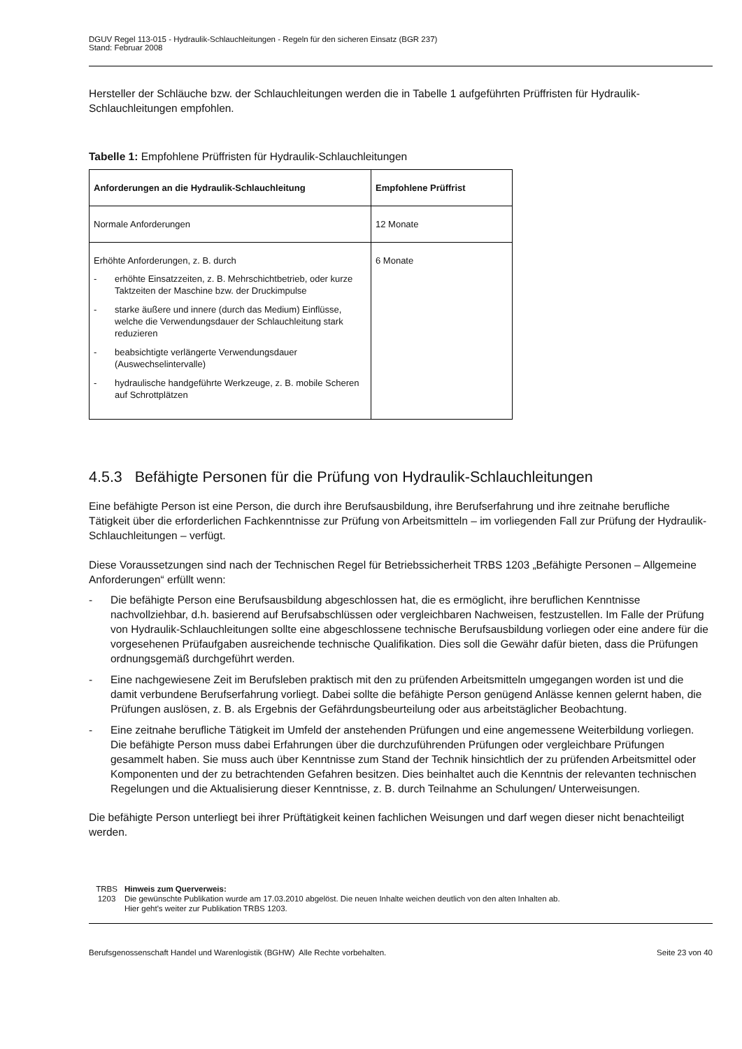DGUV Regel 113-015 - Hydraulik-Schlauchleitungen - Regeln für den sicheren Einsatz (BGR 237)
Stand: Februar 2008
Hersteller der Schläuche bzw. der Schlauchleitungen werden die in Tabelle 1 aufgeführten Prüffristen für Hydraulik-Schlauchleitungen empfohlen.
Tabelle 1: Empfohlene Prüffristen für Hydraulik-Schlauchleitungen
| Anforderungen an die Hydraulik-Schlauchleitung | Empfohlene Prüffrist |
| --- | --- |
| Normale Anforderungen | 12 Monate |
| Erhöhte Anforderungen, z. B. durch - erhöhte Einsatzzeiten, z. B. Mehrschichtbetrieb, oder kurze Taktzeiten der Maschine bzw. der Druckimpulse - starke äußere und innere (durch das Medium) Einflüsse, welche die Verwendungsdauer der Schlauchleitung stark reduzieren - beabsichtigte verlängerte Verwendungsdauer (Auswechselintervalle) - hydraulische handgeführte Werkzeuge, z. B. mobile Scheren auf Schrottplätzen | 6 Monate |
4.5.3 Befähigte Personen für die Prüfung von Hydraulik-Schlauchleitungen
Eine befähigte Person ist eine Person, die durch ihre Berufsausbildung, ihre Berufserfahrung und ihre zeitnahe berufliche Tätigkeit über die erforderlichen Fachkenntnisse zur Prüfung von Arbeitsmitteln – im vorliegenden Fall zur Prüfung der Hydraulik-Schlauchleitungen – verfügt.
Diese Voraussetzungen sind nach der Technischen Regel für Betriebssicherheit TRBS 1203 „Befähigte Personen – Allgemeine Anforderungen“ erfüllt wenn:
- Die befähigte Person eine Berufsausbildung abgeschlossen hat, die es ermöglicht, ihre beruflichen Kenntnisse nachvollziehbar, d.h. basierend auf Berufsabschlüssen oder vergleichbaren Nachweisen, festzustellen. Im Falle der Prüfung von Hydraulik-Schlauchleitungen sollte eine abgeschlossene technische Berufsausbildung vorliegen oder eine andere für die vorgesehenen Prüfaufgaben ausreichende technische Qualifikation. Dies soll die Gewähr dafür bieten, dass die Prüfungen ordnungsgemäß durchgeführt werden.
- Eine nachgewiesene Zeit im Berufsleben praktisch mit den zu prüfenden Arbeitsmitteln umgegangen worden ist und die damit verbundene Berufserfahrung vorliegt. Dabei sollte die befähigte Person genügend Anlässe kennen gelernt haben, die Prüfungen auslösen, z. B. als Ergebnis der Gefährdungsbeurteilung oder aus arbeitstäglicher Beobachtung.
- Eine zeitnahe berufliche Tätigkeit im Umfeld der anstehenden Prüfungen und eine angemessene Weiterbildung vorliegen. Die befähigte Person muss dabei Erfahrungen über die durchzuführenden Prüfungen oder vergleichbare Prüfungen gesammelt haben. Sie muss auch über Kenntnisse zum Stand der Technik hinsichtlich der zu prüfenden Arbeitsmittel oder Komponenten und der zu betrachtenden Gefahren besitzen. Dies beinhaltet auch die Kenntnis der relevanten technischen Regelungen und die Aktualisierung dieser Kenntnisse, z. B. durch Teilnahme an Schulungen/ Unterweisungen.
Die befähigte Person unterliegt bei ihrer Prüftätigkeit keinen fachlichen Weisungen und darf wegen dieser nicht benachteiligt werden.
TRBS 1203
Hinweis zum Querverweis:
Die gewünschte Publikation wurde am 17.03.2010 abgelöst. Die neuen Inhalte weichen deutlich von den alten Inhalten ab.
Hier geht's weiter zur Publikation TRBS 1203.
Berufsgenossenschaft Handel und Warenlogistik (BGHW) Alle Rechte vorbehalten. Seite 23 von 40